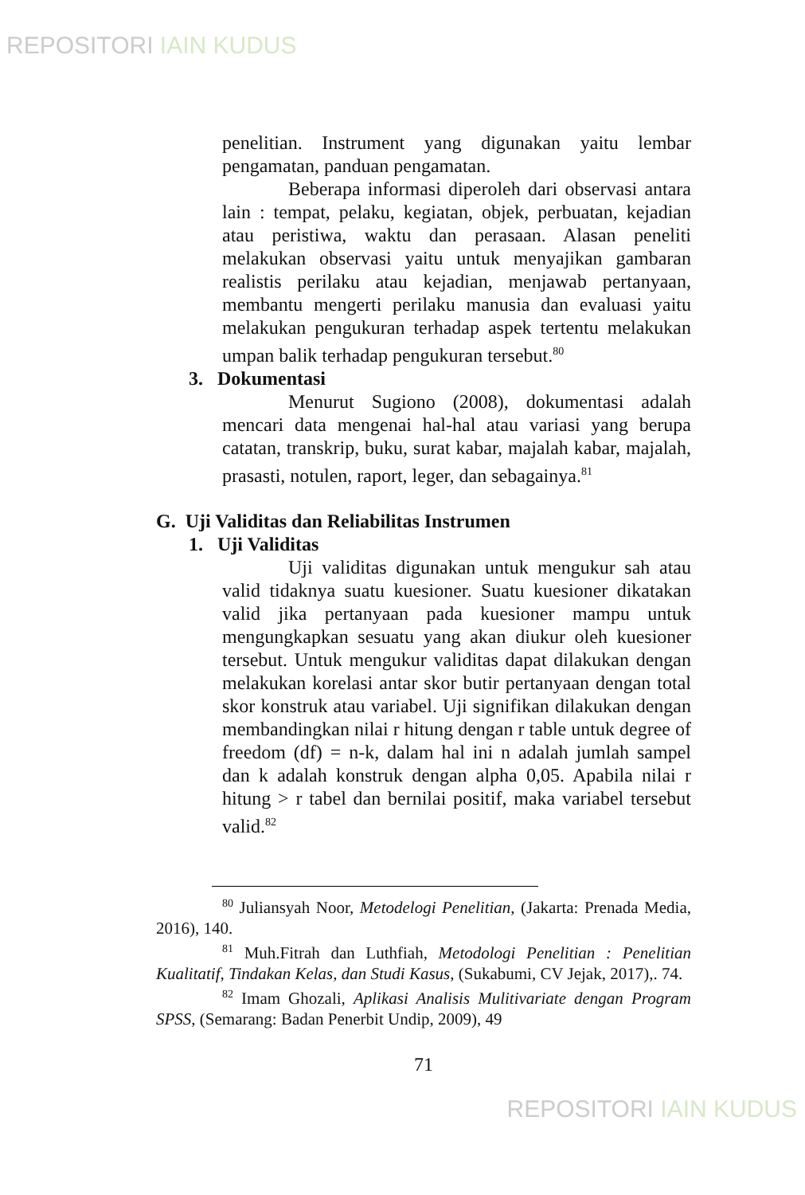REPOSITORI IAIN KUDUS
penelitian. Instrument yang digunakan yaitu lembar pengamatan, panduan pengamatan.
Beberapa informasi diperoleh dari observasi antara lain : tempat, pelaku, kegiatan, objek, perbuatan, kejadian atau peristiwa, waktu dan perasaan. Alasan peneliti melakukan observasi yaitu untuk menyajikan gambaran realistis perilaku atau kejadian, menjawab pertanyaan, membantu mengerti perilaku manusia dan evaluasi yaitu melakukan pengukuran terhadap aspek tertentu melakukan umpan balik terhadap pengukuran tersebut.<sup>80</sup>
3. Dokumentasi
Menurut Sugiono (2008), dokumentasi adalah mencari data mengenai hal-hal atau variasi yang berupa catatan, transkrip, buku, surat kabar, majalah kabar, majalah, prasasti, notulen, raport, leger, dan sebagainya.<sup>81</sup>
G. Uji Validitas dan Reliabilitas Instrumen
1. Uji Validitas
Uji validitas digunakan untuk mengukur sah atau valid tidaknya suatu kuesioner. Suatu kuesioner dikatakan valid jika pertanyaan pada kuesioner mampu untuk mengungkapkan sesuatu yang akan diukur oleh kuesioner tersebut. Untuk mengukur validitas dapat dilakukan dengan melakukan korelasi antar skor butir pertanyaan dengan total skor konstruk atau variabel. Uji signifikan dilakukan dengan membandingkan nilai r hitung dengan r table untuk degree of freedom (df) = n-k, dalam hal ini n adalah jumlah sampel dan k adalah konstruk dengan alpha 0,05. Apabila nilai r hitung > r tabel dan bernilai positif, maka variabel tersebut valid.<sup>82</sup>
<sup>80</sup> Juliansyah Noor, Metodelogi Penelitian, (Jakarta: Prenada Media, 2016), 140.
<sup>81</sup> Muh.Fitrah dan Luthfiah, Metodologi Penelitian : Penelitian Kualitatif, Tindakan Kelas, dan Studi Kasus, (Sukabumi, CV Jejak, 2017),. 74.
<sup>82</sup> Imam Ghozali, Aplikasi Analisis Mulitivariate dengan Program SPSS, (Semarang: Badan Penerbit Undip, 2009), 49
71
REPOSITORI IAIN KUDUS